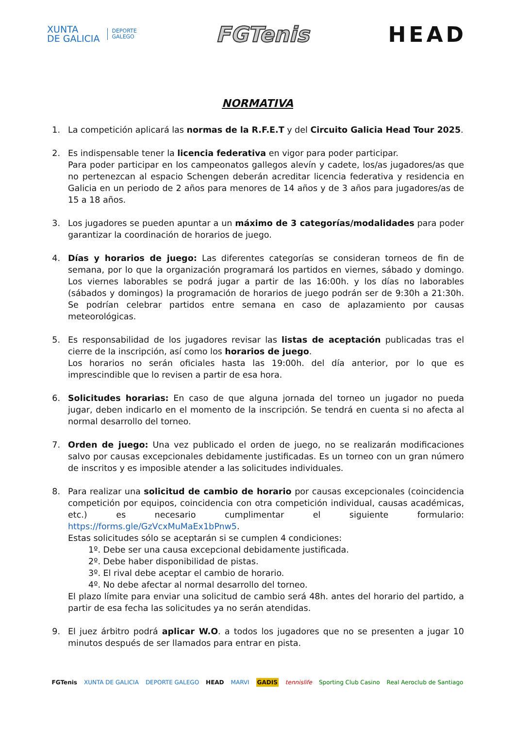XUNTA
DE GALICIA
DEPORTE
GALEGO
FGTenis HEAD
NORMATIVA
1. La competición aplicará las normas de la R.F.E.T y del Circuito Galicia Head Tour 2025.
2. Es indispensable tener la licencia federativa en vigor para poder participar.
Para poder participar en los campeonatos gallegos alevín y cadete, los/as jugadores/as que no pertenezcan al espacio Schengen deberán acreditar licencia federativa y residencia en Galicia en un periodo de 2 años para menores de 14 años y de 3 años para jugadores/as de 15 a 18 años.
3. Los jugadores se pueden apuntar a un máximo de 3 categorías/modalidades para poder garantizar la coordinación de horarios de juego.
4. Días y horarios de juego: Las diferentes categorías se consideran torneos de fin de semana, por lo que la organización programará los partidos en viernes, sábado y domingo. Los viernes laborables se podrá jugar a partir de las 16:00h. y los días no laborables (sábados y domingos) la programación de horarios de juego podrán ser de 9:30h a 21:30h. Se podrían celebrar partidos entre semana en caso de aplazamiento por causas meteorológicas.
5. Es responsabilidad de los jugadores revisar las listas de aceptación publicadas tras el cierre de la inscripción, así como los horarios de juego.
Los horarios no serán oficiales hasta las 19:00h. del día anterior, por lo que es imprescindible que lo revisen a partir de esa hora.
6. Solicitudes horarias: En caso de que alguna jornada del torneo un jugador no pueda jugar, deben indicarlo en el momento de la inscripción. Se tendrá en cuenta si no afecta al normal desarrollo del torneo.
7. Orden de juego: Una vez publicado el orden de juego, no se realizarán modificaciones salvo por causas excepcionales debidamente justificadas. Es un torneo con un gran número de inscritos y es imposible atender a las solicitudes individuales.
8. Para realizar una solicitud de cambio de horario por causas excepcionales (coincidencia competición por equipos, coincidencia con otra competición individual, causas académicas, etc.) es necesario cumplimentar el siguiente formulario: https://forms.gle/GzVcxMuMaEx1bPnw5.
Estas solicitudes sólo se aceptarán si se cumplen 4 condiciones:
1º. Debe ser una causa excepcional debidamente justificada.
2º. Debe haber disponibilidad de pistas.
3º. El rival debe aceptar el cambio de horario.
4º. No debe afectar al normal desarrollo del torneo.
El plazo límite para enviar una solicitud de cambio será 48h. antes del horario del partido, a partir de esa fecha las solicitudes ya no serán atendidas.
9. El juez árbitro podrá aplicar W.O. a todos los jugadores que no se presenten a jugar 10 minutos después de ser llamados para entrar en pista.
FGTenis XUNTA DE GALICIA DEPORTE GALEGO HEAD MARVI GADIS tennislife Sporting Club Casino Real Aeroclub de Santiago